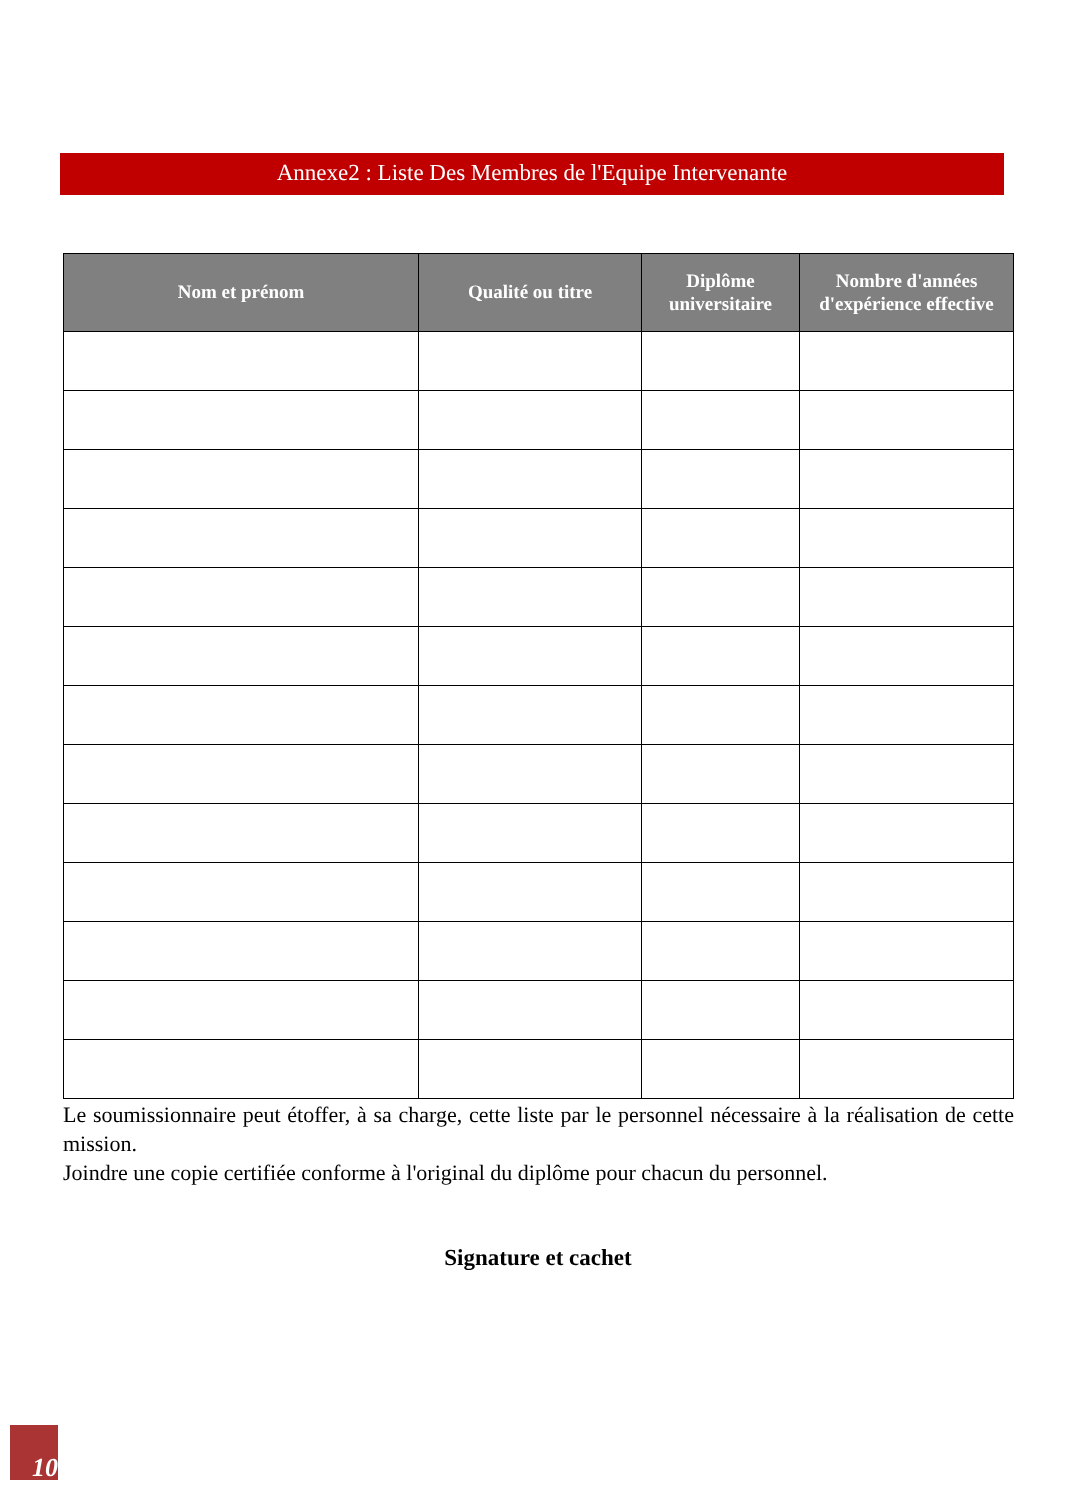Annexe2 : Liste Des Membres de l'Equipe Intervenante
| Nom et prénom | Qualité ou titre | Diplôme universitaire | Nombre d'années d'expérience effective |
| --- | --- | --- | --- |
Le soumissionnaire peut étoffer, à sa charge, cette liste par le personnel nécessaire à la réalisation de cette mission.
Joindre une copie certifiée conforme à l'original du diplôme pour chacun du personnel.
Signature et cachet
10